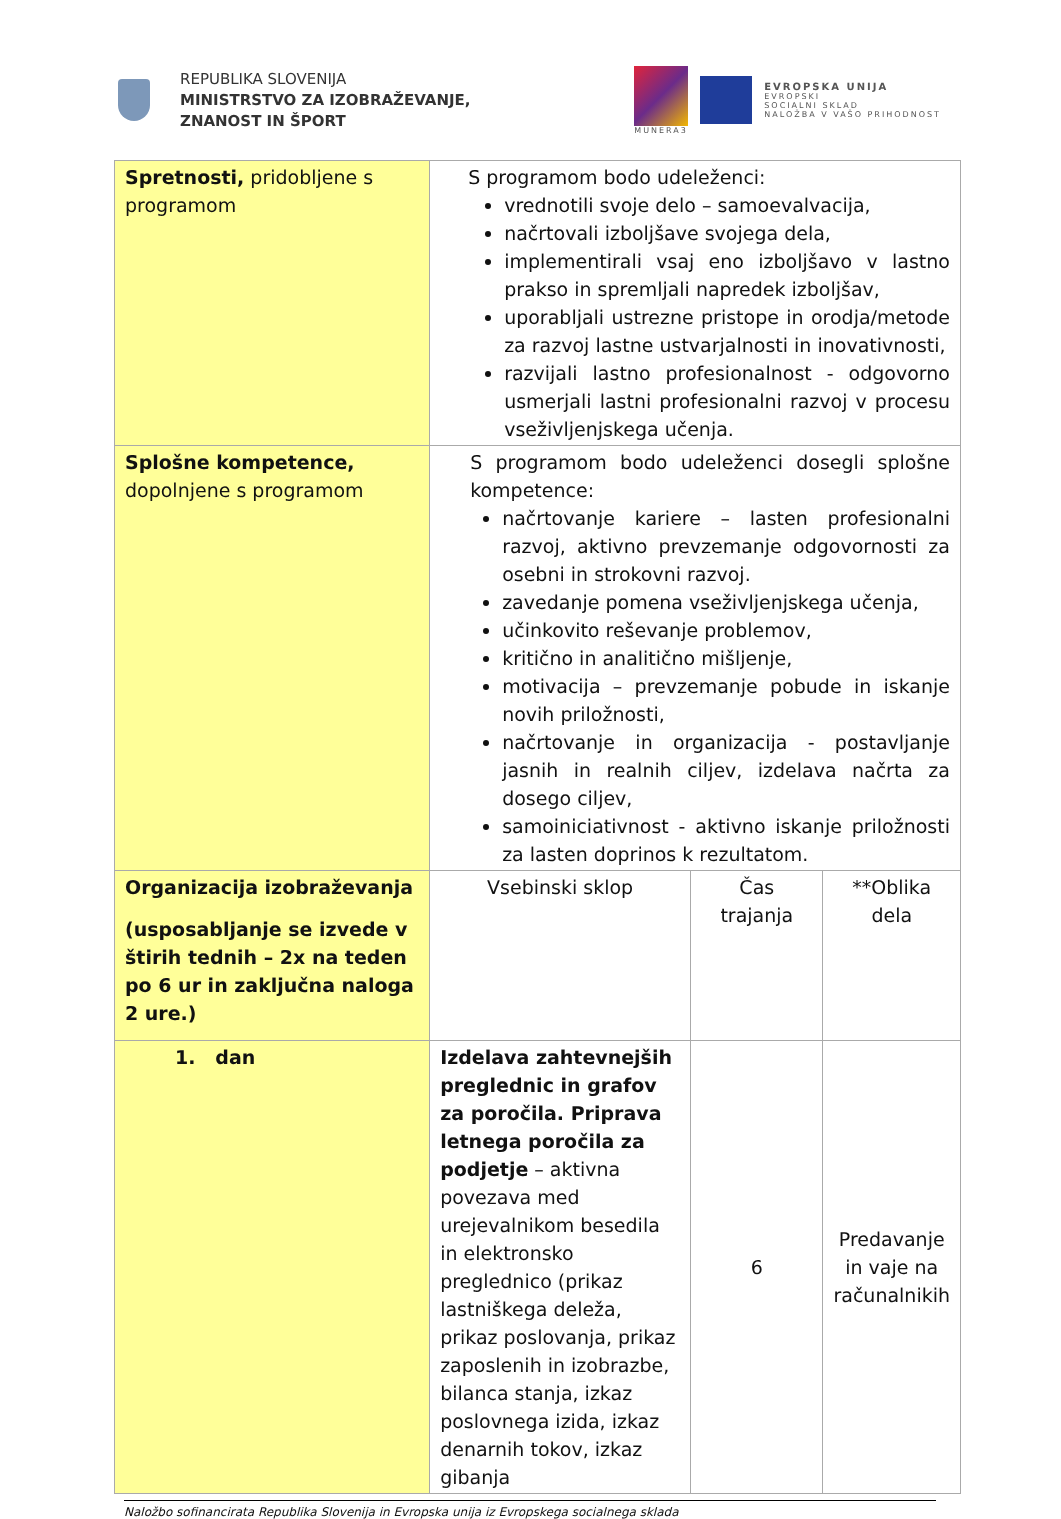REPUBLIKA SLOVENIJA
MINISTRSTVO ZA IZOBRAŽEVANJE,
ZNANOST IN ŠPORT
MUNERA3
EVROPSKA UNIJA
EVROPSKI
SOCIALNI SKLAD
NALOŽBA V VAŠO PRIHODNOST
| Spretnosti, pridobljene s programom | S programom bodo udeleženci: vrednotili svoje delo – samoevalvacija, načrtovali izboljšave svojega dela, implementirali vsaj eno izboljšavo v lastno prakso in spremljali napredek izboljšav, uporabljali ustrezne pristope in orodja/metode za razvoj lastne ustvarjalnosti in inovativnosti, razvijali lastno profesionalnost - odgovorno usmerjali lastni profesionalni razvoj v procesu vseživljenjskega učenja. | | |
| Splošne kompetence, dopolnjene s programom | S programom bodo udeleženci dosegli splošne kompetence: načrtovanje kariere – lasten profesionalni razvoj, aktivno prevzemanje odgovornosti za osebni in strokovni razvoj. zavedanje pomena vseživljenjskega učenja, učinkovito reševanje problemov, kritično in analitično mišljenje, motivacija – prevzemanje pobude in iskanje novih priložnosti, načrtovanje in organizacija - postavljanje jasnih in realnih ciljev, izdelava načrta za dosego ciljev, samoiniciativnost - aktivno iskanje priložnosti za lasten doprinos k rezultatom. | | |
| Organizacija izobraževanja (usposabljanje se izvede v štirih tednih – 2x na teden po 6 ur in zaključna naloga 2 ure.) | Vsebinski sklop | Čas trajanja | **Oblika dela |
| 1. dan | Izdelava zahtevnejših preglednic in grafov za poročila. Priprava letnega poročila za podjetje – aktivna povezava med urejevalnikom besedila in elektronsko preglednico (prikaz lastniškega deleža, prikaz poslovanja, prikaz zaposlenih in izobrazbe, bilanca stanja, izkaz poslovnega izida, izkaz denarnih tokov, izkaz gibanja | 6 | Predavanje in vaje na računalnikih |
Naložbo sofinancirata Republika Slovenija in Evropska unija iz Evropskega socialnega sklada